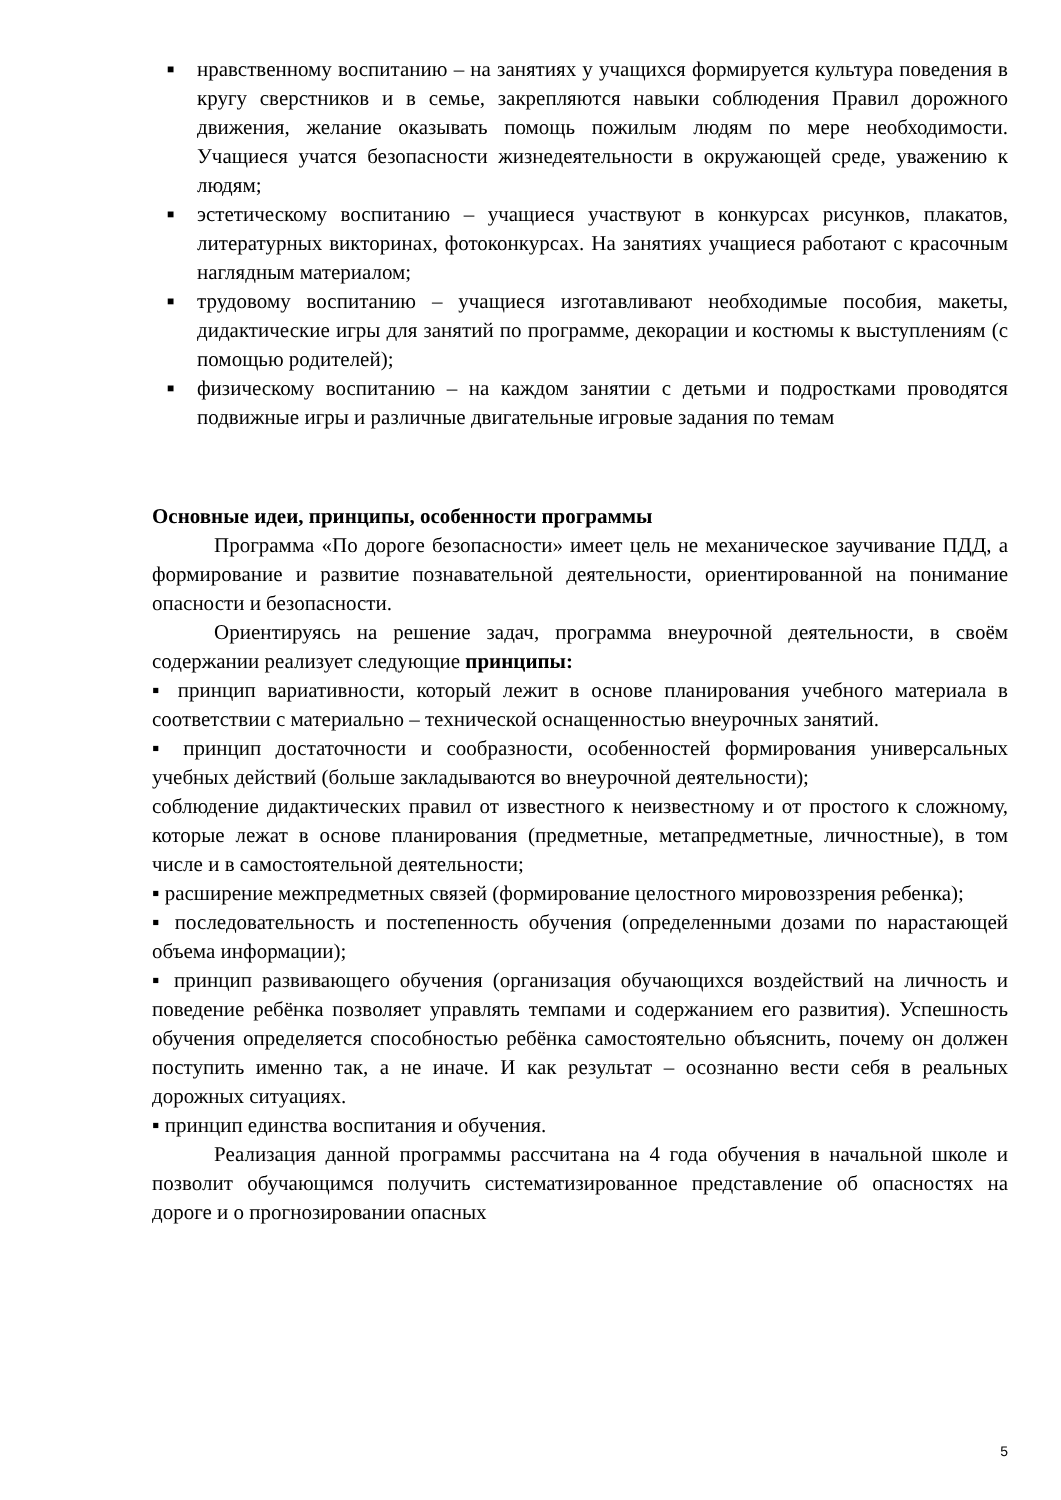■ нравственному воспитанию – на занятиях у учащихся формируется культура поведения в кругу сверстников и в семье, закрепляются навыки соблюдения Правил дорожного движения, желание оказывать помощь пожилым людям по мере необходимости. Учащиеся учатся безопасности жизнедеятельности в окружающей среде, уважению к людям;
■ эстетическому воспитанию – учащиеся участвуют в конкурсах рисунков, плакатов, литературных викторинах, фотоконкурсах. На занятиях учащиеся работают с красочным наглядным материалом;
■ трудовому воспитанию – учащиеся изготавливают необходимые пособия, макеты, дидактические игры для занятий по программе, декорации и костюмы к выступлениям (с помощью родителей);
■ физическому воспитанию – на каждом занятии с детьми и подростками проводятся подвижные игры и различные двигательные игровые задания по темам
Основные идеи, принципы, особенности программы
Программа «По дороге безопасности» имеет цель не механическое заучивание ПДД, а формирование и развитие познавательной деятельности, ориентированной на понимание опасности и безопасности.
Ориентируясь на решение задач, программа внеурочной деятельности, в своём содержании реализует следующие принципы:
▪ принцип вариативности, который лежит в основе планирования учебного материала в соответствии с материально – технической оснащенностью внеурочных занятий.
▪ принцип достаточности и сообразности, особенностей формирования универсальных учебных действий (больше закладываются во внеурочной деятельности);
соблюдение дидактических правил от известного к неизвестному и от простого к сложному, которые лежат в основе планирования (предметные, метапредметные, личностные), в том числе и в самостоятельной деятельности;
▪ расширение межпредметных связей (формирование целостного мировоззрения ребенка);
▪ последовательность и постепенность обучения (определенными дозами по нарастающей объема информации);
▪ принцип развивающего обучения (организация обучающихся воздействий на личность и поведение ребёнка позволяет управлять темпами и содержанием его развития). Успешность обучения определяется способностью ребёнка самостоятельно объяснить, почему он должен поступить именно так, а не иначе. И как результат – осознанно вести себя в реальных дорожных ситуациях.
▪ принцип единства воспитания и обучения.
Реализация данной программы рассчитана на 4 года обучения в начальной школе и позволит обучающимся получить систематизированное представление об опасностях на дороге и о прогнозировании опасных
5